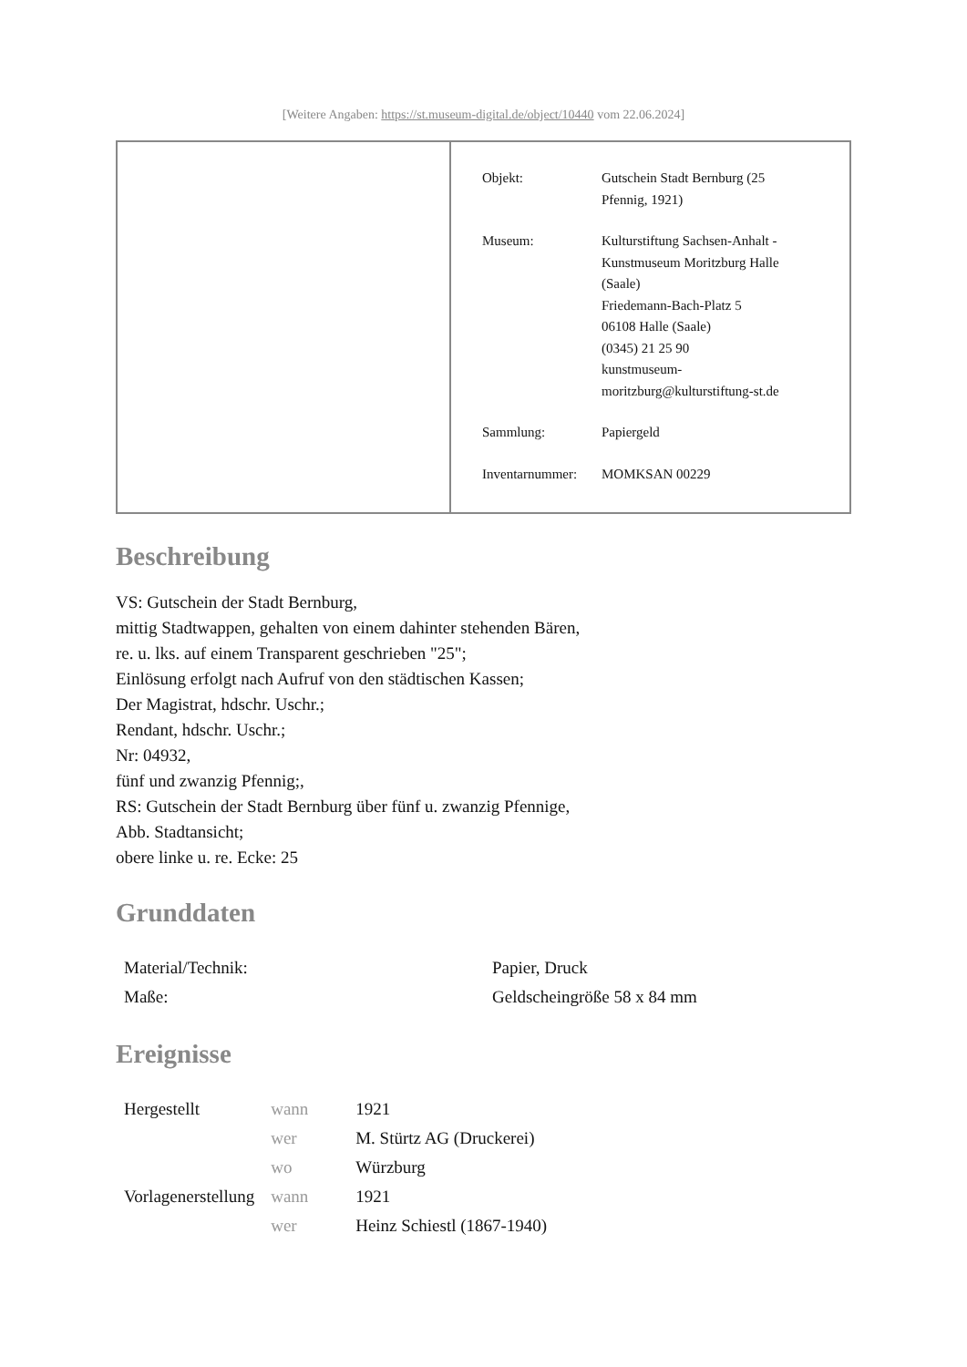[Weitere Angaben: https://st.museum-digital.de/object/10440 vom 22.06.2024]
| Objekt: | Gutschein Stadt Bernburg (25 Pfennig, 1921) |
| Museum: | Kulturstiftung Sachsen-Anhalt - Kunstmuseum Moritzburg Halle (Saale) Friedemann-Bach-Platz 5 06108 Halle (Saale) (0345) 21 25 90 kunstmuseum- moritzburg@kulturstiftung-st.de |
| Sammlung: | Papiergeld |
| Inventarnummer: | MOMKSAN 00229 |
Beschreibung
VS: Gutschein der Stadt Bernburg,
mittig Stadtwappen, gehalten von einem dahinter stehenden Bären,
re. u. lks. auf einem Transparent geschrieben "25";
Einlösung erfolgt nach Aufruf von den städtischen Kassen;
Der Magistrat, hdschr. Uschr.;
Rendant, hdschr. Uschr.;
Nr: 04932,
fünf und zwanzig Pfennig;,
RS: Gutschein der Stadt Bernburg über fünf u. zwanzig Pfennige,
Abb. Stadtansicht;
obere linke u. re. Ecke: 25
Grunddaten
| Material/Technik: | Papier, Druck |
| Maße: | Geldscheingröße 58 x 84 mm |
Ereignisse
| Hergestellt | wann | 1921 |
| | wer | M. Stürtz AG (Druckerei) |
| | wo | Würzburg |
| Vorlagenerstellung | wann | 1921 |
| | wer | Heinz Schiestl (1867-1940) |